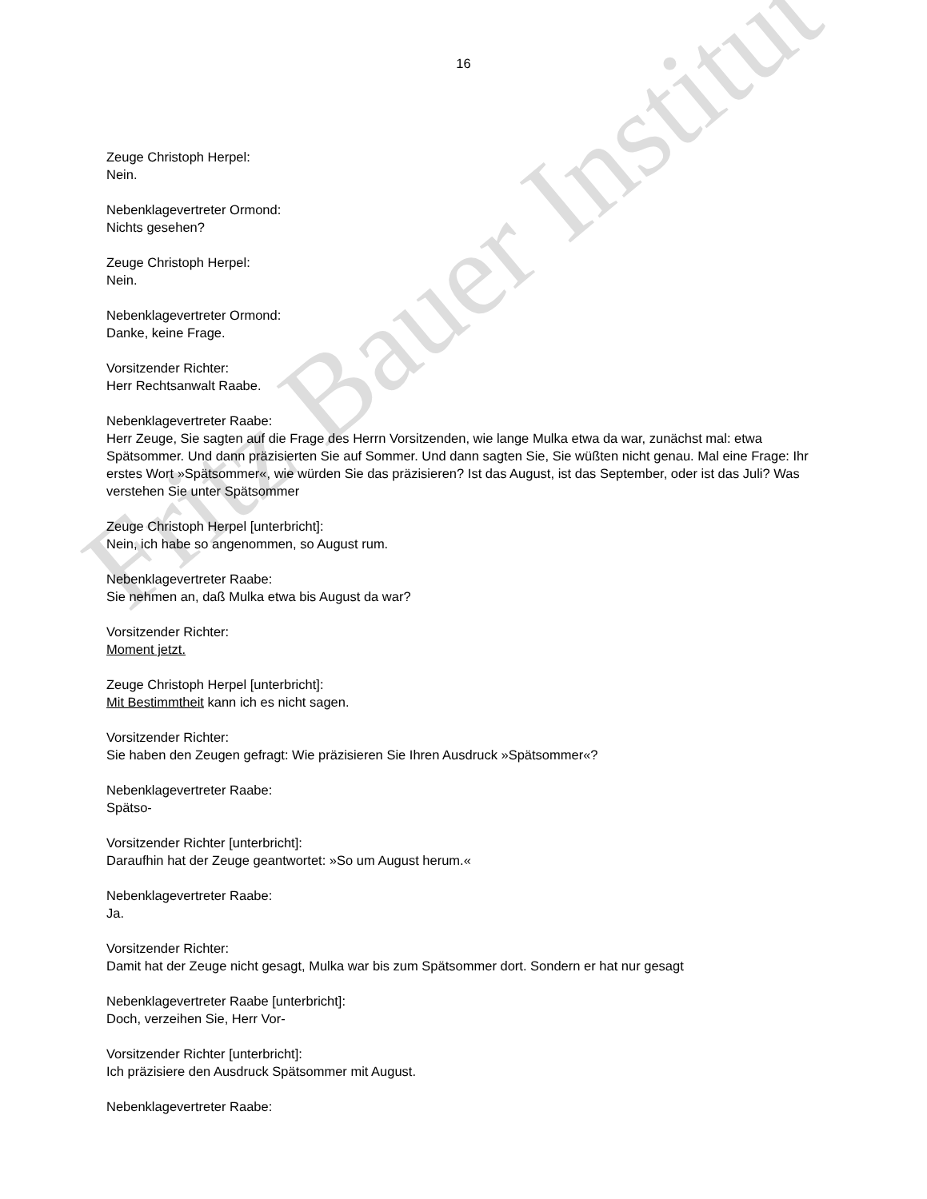Fritz Bauer Institut
16
Zeuge Christoph Herpel:
Nein.
Nebenklagevertreter Ormond:
Nichts gesehen?
Zeuge Christoph Herpel:
Nein.
Nebenklagevertreter Ormond:
Danke, keine Frage.
Vorsitzender Richter:
Herr Rechtsanwalt Raabe.
Nebenklagevertreter Raabe:
Herr Zeuge, Sie sagten auf die Frage des Herrn Vorsitzenden, wie lange Mulka etwa da war, zunächst mal: etwa Spätsommer. Und dann präzisierten Sie auf Sommer. Und dann sagten Sie, Sie wüßten nicht genau. Mal eine Frage: Ihr erstes Wort »Spätsommer«, wie würden Sie das präzisieren? Ist das August, ist das September, oder ist das Juli? Was verstehen Sie unter Spätsommer
Zeuge Christoph Herpel [unterbricht]:
Nein, ich habe so angenommen, so August rum.
Nebenklagevertreter Raabe:
Sie nehmen an, daß Mulka etwa bis August da war?
Vorsitzender Richter:
Moment jetzt.
Zeuge Christoph Herpel [unterbricht]:
Mit Bestimmtheit kann ich es nicht sagen.
Vorsitzender Richter:
Sie haben den Zeugen gefragt: Wie präzisieren Sie Ihren Ausdruck »Spätsommer«?
Nebenklagevertreter Raabe:
Spätso-
Vorsitzender Richter [unterbricht]:
Daraufhin hat der Zeuge geantwortet: »So um August herum.«
Nebenklagevertreter Raabe:
Ja.
Vorsitzender Richter:
Damit hat der Zeuge nicht gesagt, Mulka war bis zum Spätsommer dort. Sondern er hat nur gesagt
Nebenklagevertreter Raabe [unterbricht]:
Doch, verzeihen Sie, Herr Vor-
Vorsitzender Richter [unterbricht]:
Ich präzisiere den Ausdruck Spätsommer mit August.
Nebenklagevertreter Raabe: